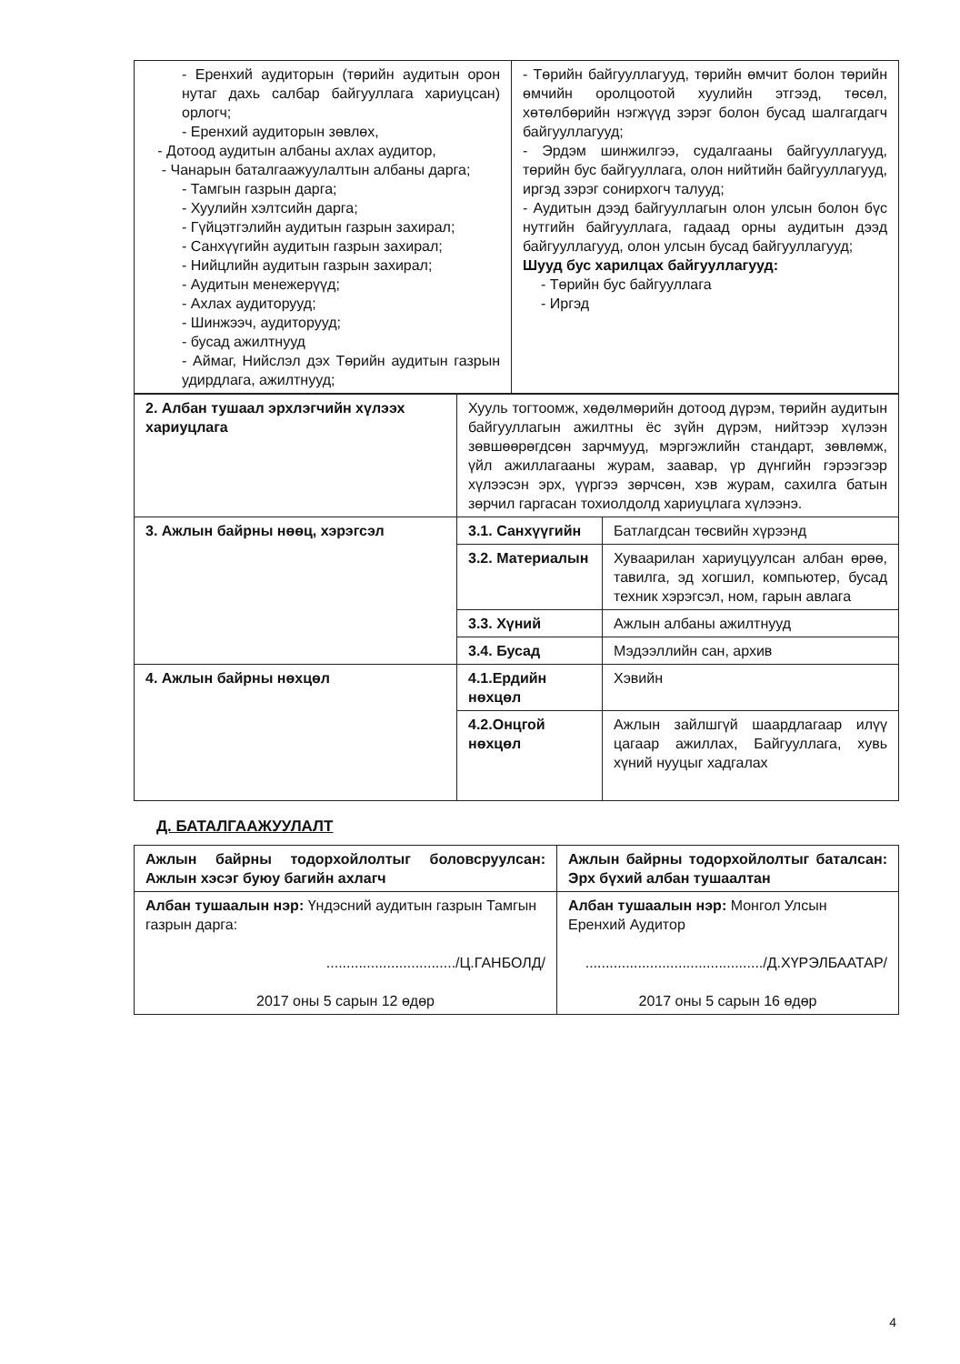| - Еренхий аудиторын (төрийн аудитын орон нутаг дахь салбар байгууллага хариуцсан) орлогч; - Еренхий аудиторын зөвлөх, - Дотоод аудитын албаны ахлах аудитор, - Чанарын баталгаажуулалтын албаны дарга; - Тамгын газрын дарга; - Хуулийн хэлтсийн дарга; - Гүйцэтгэлийн аудитын газрын захирал; - Санхүүгийн аудитын газрын захирал; - Нийцлийн аудитын газрын захирал; - Аудитын менежерүүд; - Ахлах аудиторууд; - Шинжээч, аудиторууд; - бусад ажилтнууд - Аймаг, Нийслэл дэх Төрийн аудитын газрын удирдлага, ажилтнууд; | - Төрийн байгууллагууд, төрийн өмчит болон төрийн өмчийн оролцоотой хуулийн этгээд, төсөл, хөтөлбөрийн нэгжүүд зэрэг болон бусад шалгагдагч байгууллагууд; - Эрдэм шинжилгээ, судалгааны байгууллагууд, төрийн бус байгууллага, олон нийтийн байгууллагууд, иргэд зэрэг сонирхогч талууд; - Аудитын дээд байгууллагын олон улсын болон бүс нутгийн байгууллага, гадаад орны аудитын дээд байгууллагууд, олон улсын бусад байгууллагууд; Шууд бус харилцах байгууллагууд: - Төрийн бус байгууллага - Иргэд |
| 2. Албан тушаал эрхлэгчийн хүлээх хариуцлага | Хууль тогтоомж, хөдөлмөрийн дотоод дүрэм, төрийн аудитын байгууллагын ажилтны ёс зүйн дүрэм, нийтээр хүлээн зөвшөөрөгдсөн зарчмууд, мэргэжлийн стандарт, зөвлөмж, үйл ажиллагааны журам, заавар, үр дүнгийн гэрээгээр хүлээсэн эрх, үүргээ зөрчсөн, хэв журам, сахилга батын зөрчил гаргасан тохиолдолд хариуцлага хүлээнэ. | |
| 3. Ажлын байрны нөөц, хэрэгсэл | 3.1. Санхүүгийн | Батлагдсан төсвийн хүрээнд |
| | 3.2. Материалын | Хуваарилан хариуцуулсан албан өрөө, тавилга, эд хогшил, компьютер, бусад техник хэрэгсэл, ном, гарын авлага |
| | 3.3. Хүний | Ажлын албаны ажилтнууд |
| | 3.4. Бусад | Мэдээллийн сан, архив |
| 4. Ажлын байрны нөхцөл | 4.1.Ердийн нөхцөл | Хэвийн |
| | 4.2.Онцгой нөхцөл | Ажлын зайлшгүй шаардлагаар илүү цагаар ажиллах, Байгууллага, хувь хүний нууцыг хадгалах |
Д. БАТАЛГААЖУУЛАЛТ
| Ажлын байрны тодорхойлолтыг боловсруулсан: Ажлын хэсэг буюу багийн ахлагч | Ажлын байрны тодорхойлолтыг баталсан: Эрх бүхий албан тушаалтан |
| Албан тушаалын нэр: Үндэсний аудитын газрын Тамгын газрын дарга: ................................/Ц.ГАНБОЛД/ 2017 оны 5 сарын 12 өдөр | Албан тушаалын нэр: Монгол Улсын Еренхий Аудитор ............................................/Д.ХҮРЭЛБААТАР/ 2017 оны 5 сарын 16 өдөр |
4